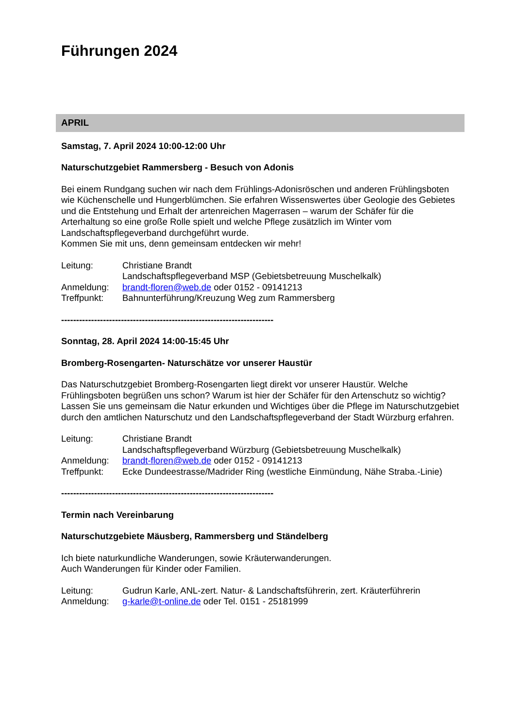Führungen 2024
APRIL
Samstag, 7. April 2024 10:00-12:00 Uhr
Naturschutzgebiet Rammersberg - Besuch von Adonis
Bei einem Rundgang suchen wir nach dem Frühlings-Adonisröschen und anderen Frühlingsboten wie Küchenschelle und Hungerblümchen. Sie erfahren Wissenswertes über Geologie des Gebietes und die Entstehung und Erhalt der artenreichen Magerrasen – warum der Schäfer für die Arterhaltung so eine große Rolle spielt und welche Pflege zusätzlich im Winter vom Landschaftspflegeverband durchgeführt wurde.
Kommen Sie mit uns, denn gemeinsam entdecken wir mehr!
Leitung: Christiane Brandt
Landschaftspflegeverband MSP (Gebietsbetreuung Muschelkalk)
Anmeldung: brandt-floren@web.de oder 0152 - 09141213
Treffpunkt: Bahnunterführung/Kreuzung Weg zum Rammersberg
-----------------------------------------------------------------------
Sonntag, 28. April 2024 14:00-15:45 Uhr
Bromberg-Rosengarten- Naturschätze vor unserer Haustür
Das Naturschutzgebiet Bromberg-Rosengarten liegt direkt vor unserer Haustür. Welche Frühlingsboten begrüßen uns schon? Warum ist hier der Schäfer für den Artenschutz so wichtig? Lassen Sie uns gemeinsam die Natur erkunden und Wichtiges über die Pflege im Naturschutzgebiet durch den amtlichen Naturschutz und den Landschaftspflegeverband der Stadt Würzburg erfahren.
Leitung: Christiane Brandt
Landschaftspflegeverband Würzburg (Gebietsbetreuung Muschelkalk)
Anmeldung: brandt-floren@web.de oder 0152 - 09141213
Treffpunkt: Ecke Dundeestrasse/Madrider Ring (westliche Einmündung, Nähe Straba.-Linie)
-----------------------------------------------------------------------
Termin nach Vereinbarung
Naturschutzgebiete Mäusberg, Rammersberg und Ständelberg
Ich biete naturkundliche Wanderungen, sowie Kräuterwanderungen.
Auch Wanderungen für Kinder oder Familien.
Leitung: Gudrun Karle, ANL-zert. Natur- & Landschaftsführerin, zert. Kräuterführerin
Anmeldung: g-karle@t-online.de oder Tel. 0151 - 25181999